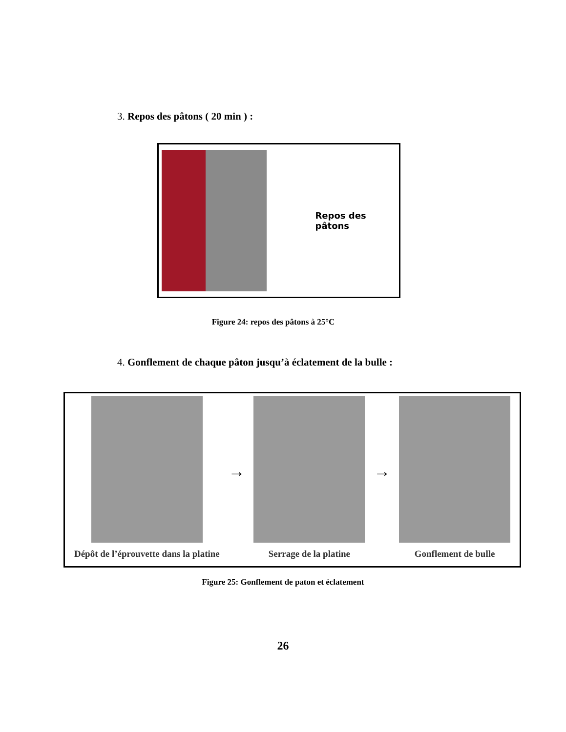3. Repos des pâtons ( 20 min ) :
Repos des pâtons
Figure 24: repos des pâtons à 25°C
4. Gonflement de chaque pâton jusqu’à éclatement de la bulle :
Dépôt de l’éprouvette dans la platine
→
Serrage de la platine
→
Gonflement de bulle
Figure 25: Gonflement de paton et éclatement
26